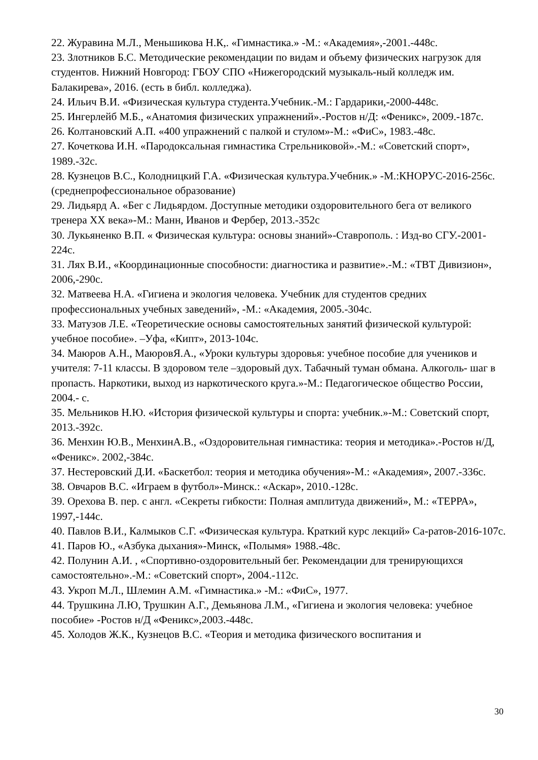22. Журавина М.Л., Меньшикова Н.К,. «Гимнастика.» -М.: «Академия»,-2001.-448с.
23. Злотников Б.С. Методические рекомендации по видам и объему физических нагрузок для студентов. Нижний Новгород: ГБОУ СПО «Нижегородский музыкаль-ный колледж им. Балакирева», 2016. (есть в библ. колледжа).
24. Ильич В.И. «Физическая культура студента.Учебник.-М.: Гардарики,-2000-448с.
25. Ингерлейб М.Б., «Анатомия физических упражнений».-Ростов н/Д: «Феникс», 2009.-187с.
26. Колтановский А.П. «400 упражнений с палкой и стулом»-М.: «ФиС», 1983.-48с.
27. Кочеткова И.Н. «Пародоксальная гимнастика Стрельниковой».-М.: «Советский спорт», 1989.-32с.
28. Кузнецов В.С., Колодницкий Г.А. «Физическая культура.Учебник.» -М.:КНОРУС-2016-256с.(среднепрофессиональное образование)
29. Лидьярд А. «Бег с Лидьярдом. Доступные методики оздоровительного бега от великого тренера XX века»-М.: Манн, Иванов и Фербер, 2013.-352с
30. Лукьяненко В.П. « Физическая культура: основы знаний»-Ставрополь. : Изд-во СГУ.-2001-224с.
31. Лях В.И., «Координационные способности: диагностика и развитие».-М.: «ТВТ Дивизион», 2006,-290с.
32. Матвеева Н.А. «Гигиена и экология человека. Учебник для студентов средних профессиональных учебных заведений», -М.: «Академия, 2005.-304с.
33. Матузов Л.Е. «Теоретические основы самостоятельных занятий физической культурой: учебное пособие». –Уфа, «Кипт», 2013-104с.
34. Маюров А.Н., МаюровЯ.А., «Уроки культуры здоровья: учебное пособие для учеников и учителя: 7-11 классы. В здоровом теле –здоровый дух. Табачный туман обмана. Алкоголь- шаг в пропасть. Наркотики, выход из наркотического круга.»-М.: Педагогическое общество России, 2004.- с.
35. Мельников Н.Ю. «История физической культуры и спорта: учебник.»-М.: Советский спорт, 2013.-392с.
36. Менхин Ю.В., МенхинА.В., «Оздоровительная гимнастика: теория и методика».-Ростов н/Д, «Феникс». 2002,-384с.
37. Нестеровский Д.И. «Баскетбол: теория и методика обучения»-М.: «Академия», 2007.-336с.
38. Овчаров В.С. «Играем в футбол»-Минск.: «Аскар», 2010.-128с.
39. Орехова В. пер. с англ. «Секреты гибкости: Полная амплитуда движений», М.: «ТЕРРА», 1997,-144с.
40. Павлов В.И., Калмыков С.Г. «Физическая культура. Краткий курс лекций» Са-ратов-2016-107с.
41. Паров Ю., «Азбука дыхания»-Минск, «Полымя» 1988.-48с.
42. Полунин А.И. , «Спортивно-оздоровительный бег. Рекомендации для тренирующихся самостоятельно».-М.: «Советский спорт», 2004.-112с.
43. Укроп М.Л., Шлемин А.М. «Гимнастика.» -М.: «ФиС», 1977.
44. Трушкина Л.Ю, Трушкин А.Г., Демьянова Л.М., «Гигиена и экология человека: учебное пособие» -Ростов н/Д «Феникс»,2003.-448с.
45. Холодов Ж.К., Кузнецов В.С. «Теория и методика физического воспитания и
30